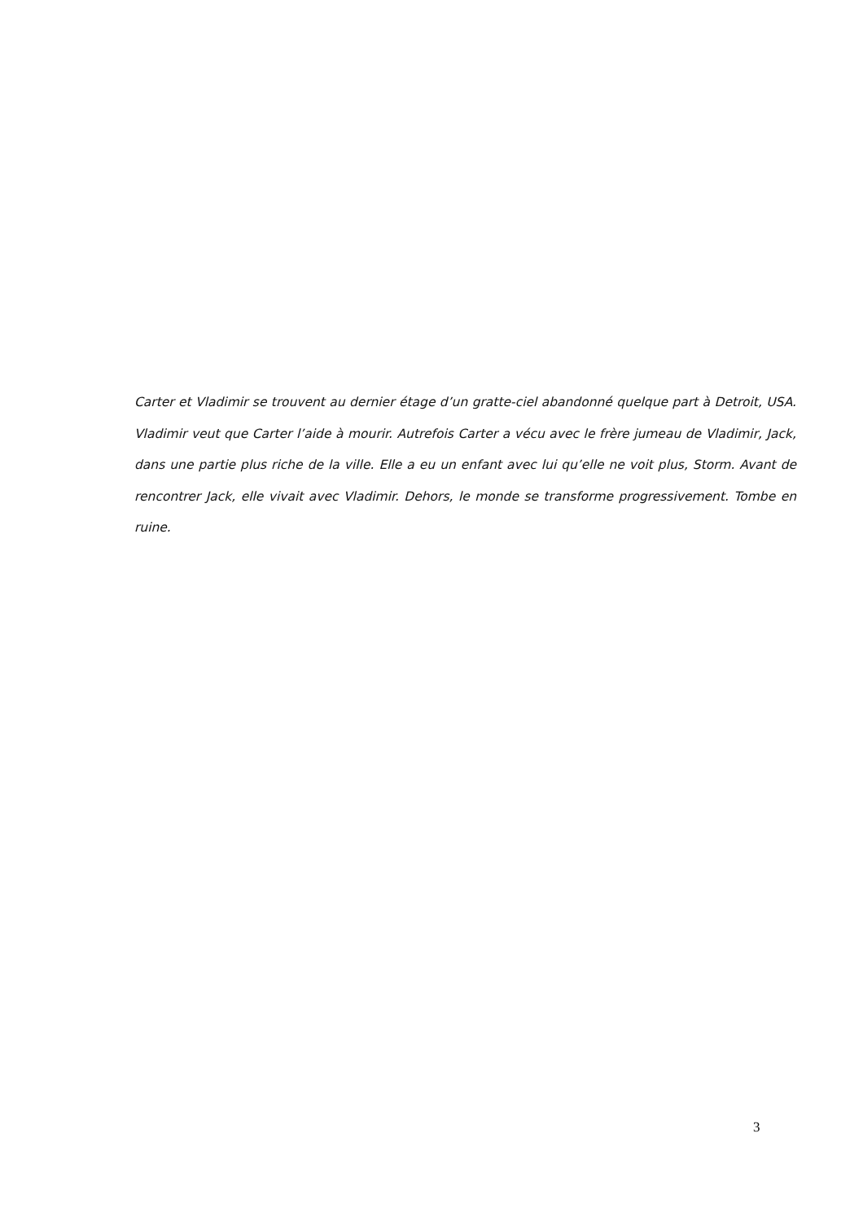Carter et Vladimir se trouvent au dernier étage d’un gratte-ciel abandonné quelque part à Detroit, USA. Vladimir veut que Carter l’aide à mourir. Autrefois Carter a vécu avec le frère jumeau de Vladimir, Jack, dans une partie plus riche de la ville. Elle a eu un enfant avec lui qu’elle ne voit plus, Storm. Avant de rencontrer Jack, elle vivait avec Vladimir. Dehors, le monde se transforme progressivement. Tombe en ruine.
3